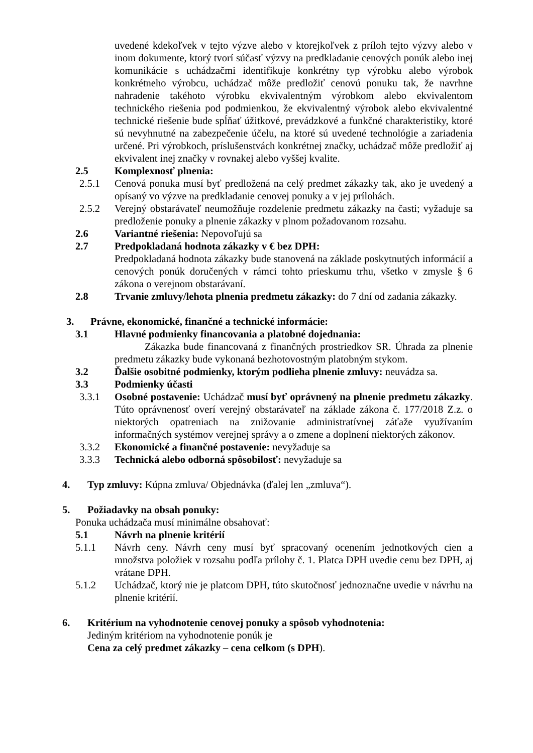uvedené kdekoľvek v tejto výzve alebo v ktorejkoľvek z príloh tejto výzvy alebo v inom dokumente, ktorý tvorí súčasť výzvy na predkladanie cenových ponúk alebo inej komunikácie s uchádzačmi identifikuje konkrétny typ výrobku alebo výrobok konkrétneho výrobcu, uchádzač môže predložiť cenovú ponuku tak, že navrhne nahradenie takéhoto výrobku ekvivalentným výrobkom alebo ekvivalentom technického riešenia pod podmienkou, že ekvivalentný výrobok alebo ekvivalentné technické riešenie bude spĺňať úžitkové, prevádzkové a funkčné charakteristiky, ktoré sú nevyhnutné na zabezpečenie účelu, na ktoré sú uvedené technológie a zariadenia určené. Pri výrobkoch, príslušenstvách konkrétnej značky, uchádzač môže predložiť aj ekvivalent inej značky v rovnakej alebo vyššej kvalite.
2.5 Komplexnosť plnenia:
2.5.1 Cenová ponuka musí byť predložená na celý predmet zákazky tak, ako je uvedený a opísaný vo výzve na predkladanie cenovej ponuky a v jej prílohách.
2.5.2 Verejný obstarávateľ neumožňuje rozdelenie predmetu zákazky na časti; vyžaduje sa predloženie ponuky a plnenie zákazky v plnom požadovanom rozsahu.
2.6 Variantné riešenia: Nepovoľujú sa
2.7 Predpokladaná hodnota zákazky v € bez DPH:
Predpokladaná hodnota zákazky bude stanovená na základe poskytnutých informácií a cenových ponúk doručených v rámci tohto prieskumu trhu, všetko v zmysle § 6 zákona o verejnom obstarávaní.
2.8 Trvanie zmluvy/lehota plnenia predmetu zákazky: do 7 dní od zadania zákazky.
3. Právne, ekonomické, finančné a technické informácie:
3.1 Hlavné podmienky financovania a platobné dojednania:
Zákazka bude financovaná z finančných prostriedkov SR. Úhrada za plnenie predmetu zákazky bude vykonaná bezhotovostným platobným stykom.
3.2 Ďalšie osobitné podmienky, ktorým podlieha plnenie zmluvy: neuvádza sa.
3.3 Podmienky účasti
3.3.1 Osobné postavenie: Uchádzač musí byť oprávnený na plnenie predmetu zákazky. Túto oprávnenosť overí verejný obstarávateľ na základe zákona č. 177/2018 Z.z. o niektorých opatreniach na znižovanie administratívnej záťaže využívaním informačných systémov verejnej správy a o zmene a doplnení niektorých zákonov.
3.3.2 Ekonomické a finančné postavenie: nevyžaduje sa
3.3.3 Technická alebo odborná spôsobilosť: nevyžaduje sa
4. Typ zmluvy: Kúpna zmluva/ Objednávka (ďalej len „zmluva“).
5. Požiadavky na obsah ponuky:
Ponuka uchádzača musí minimálne obsahovať:
5.1 Návrh na plnenie kritérií
5.1.1 Návrh ceny. Návrh ceny musí byť spracovaný ocenením jednotkových cien a množstva položiek v rozsahu podľa prílohy č. 1. Platca DPH uvedie cenu bez DPH, aj vrátane DPH.
5.1.2 Uchádzač, ktorý nie je platcom DPH, túto skutočnosť jednoznačne uvedie v návrhu na plnenie kritérií.
6. Kritérium na vyhodnotenie cenovej ponuky a spôsob vyhodnotenia:
Jediným kritériom na vyhodnotenie ponúk je
Cena za celý predmet zákazky – cena celkom (s DPH).